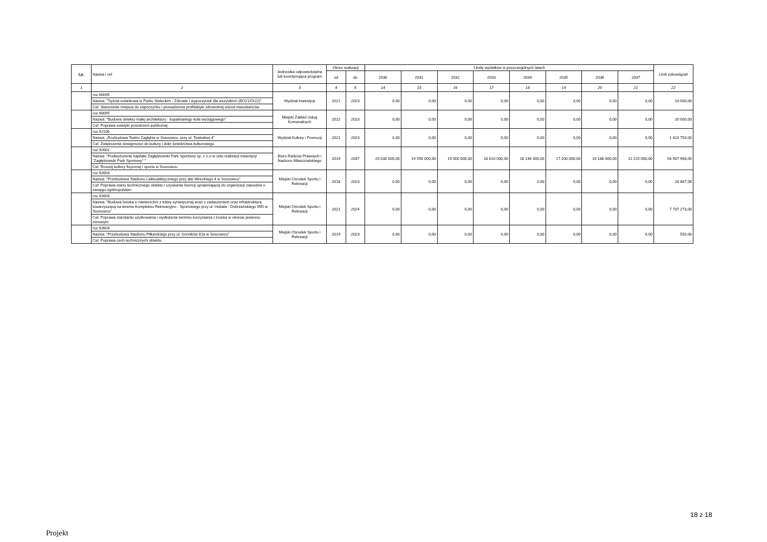| Lp. | Nazwa i cel | Jednostka odpowiedzialna lub koordynująca program | Okres realizacji | | Limity wydatków w poszczególnych latach | | | | | | | | Limit zobowiązań |
| --- | --- | --- | --- | --- | --- | --- | --- | --- | --- | --- | --- | --- | --- |
| | | | od | do | 2030 | 2031 | 2032 | 2033 | 2034 | 2035 | 2036 | 2037 | |
| 1 | 2 | 3 | 4 | 5 | 14 | 15 | 16 | 17 | 18 | 19 | 20 | 21 | 22 |
| | roz.90095 Nazwa: "Tężnia solankowa w Parku Sieleckim - Zdrowie i wypoczynek dla wszystkich (BO21/O/22)" Cel: Stworzenie miejsca do odpoczynku i prowadzenia profilaktyki zdrowotnej wśród mieszkańców | Wydział Inwestycji | 2021 | 2023 | 0,00 | 0,00 | 0,00 | 0,00 | 0,00 | 0,00 | 0,00 | 0,00 | 10 000,00 |
| | roz.90095 Nazwa: "Budowa obiektu małej architektury - kopalnianego koła wyciągowego" Cel: Poprawa estetyki przestrzeni publicznej | Miejski Zakład Usług Komunalnych | 2022 | 2023 | 0,00 | 0,00 | 0,00 | 0,00 | 0,00 | 0,00 | 0,00 | 0,00 | 20 000,00 |
| | roz.92106 Nazwa: „Rozbudowa Teatru Zagłębia w Sosnowcu, przy ul. Teatralnej 4” Cel: Zwiększenie dostępności do kultury i dóbr dziedzictwa kulturowego | Wydział Kultury i Promocji | 2021 | 2023 | 0,00 | 0,00 | 0,00 | 0,00 | 0,00 | 0,00 | 0,00 | 0,00 | 1 423 750,00 |
| | roz.92601 Nazwa: "Podwyższenie kapitału Zagłębiowski Park Sportowy sp. z o.o w celu realizacji inwestycji "Zagłębiowski Park Sportowy" " Cel: Rozwój kultury fizycznej i sportu w Sosnowcu | Biuro Radców Prawnych i Nadzoru Właścicielskiego | 2019 | 2037 | 20 030 000,00 | 19 556 000,00 | 19 000 000,00 | 18 610 000,00 | 18 136 000,00 | 17 200 000,00 | 16 188 000,00 | 11 215 000,00 | 56 907 908,00 |
| | roz.92604 Nazwa: "Przebudowa Stadionu Lekkoatletycznego przy alei Mireckiego 4 w Sosnowcu" Cel: Poprawa stanu technicznego obiektu i uzyskanie licencji uprawniającej do organizacji zawodów o zasięgu ogólnopolskim | Miejski Ośrodek Sportu i Rekreacji | 2018 | 2023 | 0,00 | 0,00 | 0,00 | 0,00 | 0,00 | 0,00 | 0,00 | 0,00 | 18 887,08 |
| | roz.92604 Nazwa: "Budowa boiska o nawierzchni z trawy syntetycznej wraz z zadaszeniem oraz infrastrukturą towarzyszącą na terenie Kompleksu Rekreacyjno - Sportowego przy ul. Hubala - Dobrzańskiego 99D w Sosnowcu" Cel: Poprawa standardu użytkowania i wydłużenie terminu korzystania z boiska w okresie jesienno-zimowym | Miejski Ośrodek Sportu i Rekreacji | 2021 | 2024 | 0,00 | 0,00 | 0,00 | 0,00 | 0,00 | 0,00 | 0,00 | 0,00 | 7 707 273,00 |
| | roz.92604 Nazwa: "Przebudowa Stadionu Piłkarskiego przy ul. Górników 81a w Sosnowcu" Cel: Poprawa cech technicznych obiektu. | Miejski Ośrodek Sportu i Rekreacji | 2019 | 2023 | 0,00 | 0,00 | 0,00 | 0,00 | 0,00 | 0,00 | 0,00 | 0,00 | 550,00 |
18 z 18
Projekt